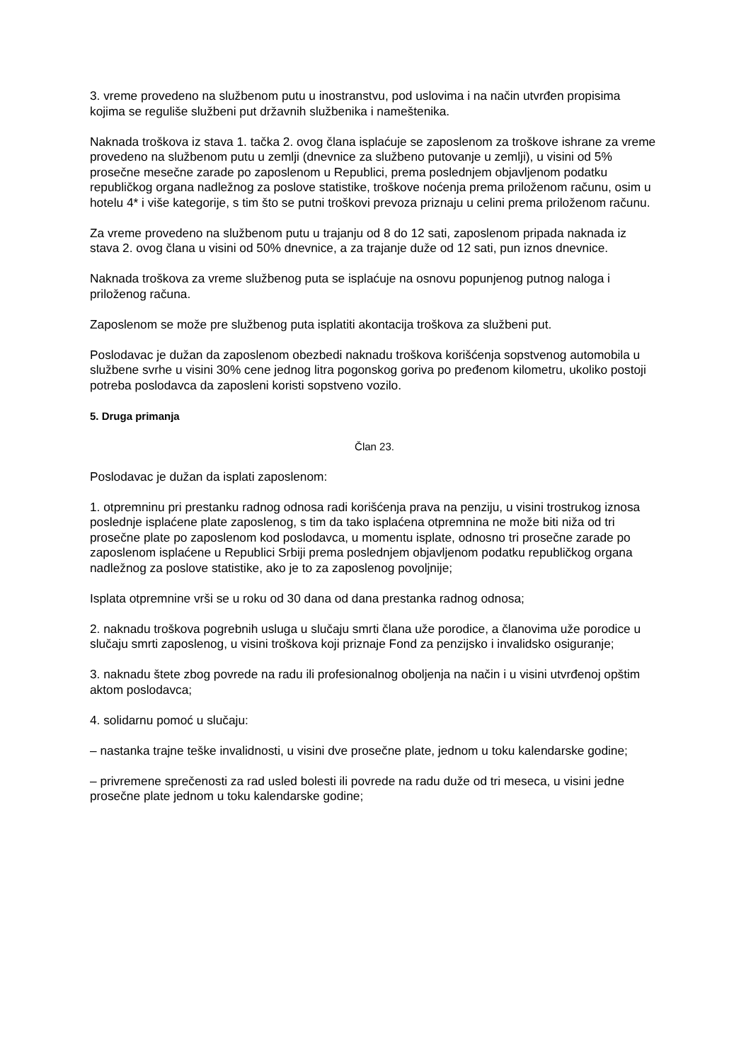3. vreme provedeno na službenom putu u inostranstvu, pod uslovima i na način utvrđen propisima kojima se reguliše službeni put državnih službenika i nameštenika.
Naknada troškova iz stava 1. tačka 2. ovog člana isplaćuje se zaposlenom za troškove ishrane za vreme provedeno na službenom putu u zemlji (dnevnice za službeno putovanje u zemlji), u visini od 5% prosečne mesečne zarade po zaposlenom u Republici, prema poslednjem objavljenom podatku republičkog organa nadležnog za poslove statistike, troškove noćenja prema priloženom računu, osim u hotelu 4* i više kategorije, s tim što se putni troškovi prevoza priznaju u celini prema priloženom računu.
Za vreme provedeno na službenom putu u trajanju od 8 do 12 sati, zaposlenom pripada naknada iz stava 2. ovog člana u visini od 50% dnevnice, a za trajanje duže od 12 sati, pun iznos dnevnice.
Naknada troškova za vreme službenog puta se isplaćuje na osnovu popunjenog putnog naloga i priloženog računa.
Zaposlenom se može pre službenog puta isplatiti akontacija troškova za službeni put.
Poslodavac je dužan da zaposlenom obezbedi naknadu troškova korišćenja sopstvenog automobila u službene svrhe u visini 30% cene jednog litra pogonskog goriva po pređenom kilometru, ukoliko postoji potreba poslodavca da zaposleni koristi sopstveno vozilo.
5. Druga primanja
Član 23.
Poslodavac je dužan da isplati zaposlenom:
1. otpremninu pri prestanku radnog odnosa radi korišćenja prava na penziju, u visini trostrukog iznosa poslednje isplaćene plate zaposlenog, s tim da tako isplaćena otpremnina ne može biti niža od tri prosečne plate po zaposlenom kod poslodavca, u momentu isplate, odnosno tri prosečne zarade po zaposlenom isplaćene u Republici Srbiji prema poslednjem objavljenom podatku republičkog organa nadležnog za poslove statistike, ako je to za zaposlenog povoljnije;
Isplata otpremnine vrši se u roku od 30 dana od dana prestanka radnog odnosa;
2. naknadu troškova pogrebnih usluga u slučaju smrti člana uže porodice, a članovima uže porodice u slučaju smrti zaposlenog, u visini troškova koji priznaje Fond za penzijsko i invalidsko osiguranje;
3. naknadu štete zbog povrede na radu ili profesionalnog oboljenja na način i u visini utvrđenoj opštim aktom poslodavca;
4. solidarnu pomoć u slučaju:
– nastanka trajne teške invalidnosti, u visini dve prosečne plate, jednom u toku kalendarske godine;
– privremene sprečenosti za rad usled bolesti ili povrede na radu duže od tri meseca, u visini jedne prosečne plate jednom u toku kalendarske godine;